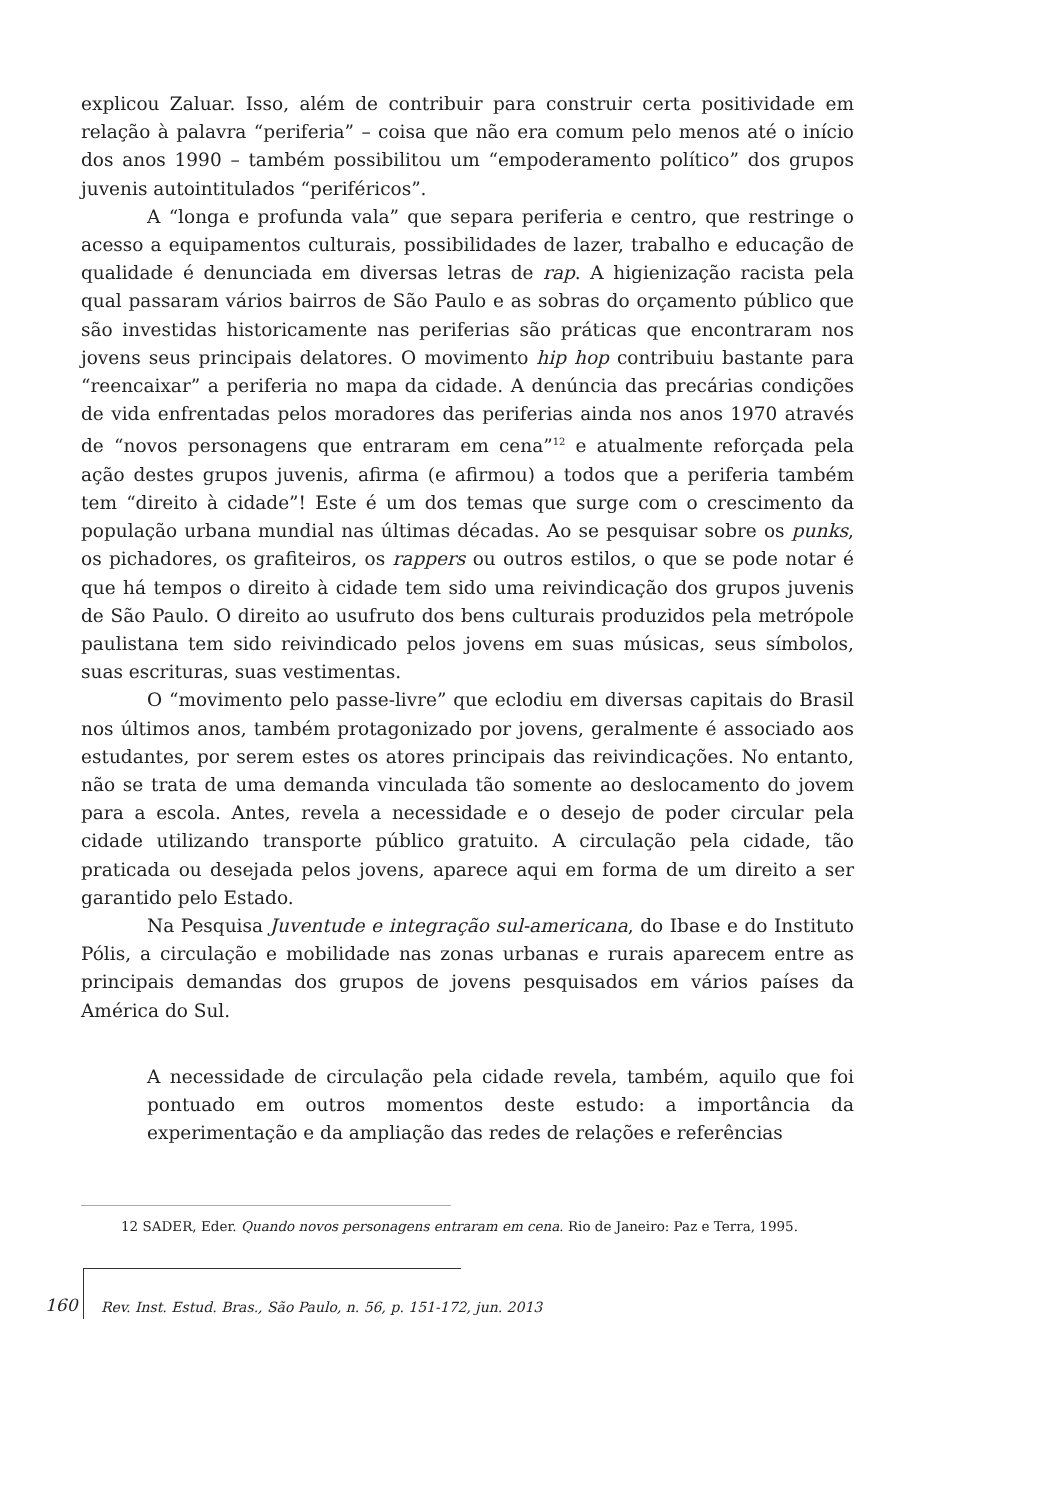explicou Zaluar. Isso, além de contribuir para construir certa positividade em relação à palavra “periferia” – coisa que não era comum pelo menos até o início dos anos 1990 – também possibilitou um “empoderamento político” dos grupos juvenis autointitulados “periféricos”.
A “longa e profunda vala” que separa periferia e centro, que restringe o acesso a equipamentos culturais, possibilidades de lazer, trabalho e educação de qualidade é denunciada em diversas letras de rap. A higienização racista pela qual passaram vários bairros de São Paulo e as sobras do orçamento público que são investidas historicamente nas periferias são práticas que encontraram nos jovens seus principais delatores. O movimento hip hop contribuiu bastante para “reencaixar” a periferia no mapa da cidade. A denúncia das precárias condições de vida enfrentadas pelos moradores das periferias ainda nos anos 1970 através de “novos personagens que entraram em cena”<sup>12</sup> e atualmente reforçada pela ação destes grupos juvenis, afirma (e afirmou) a todos que a periferia também tem “direito à cidade”! Este é um dos temas que surge com o crescimento da população urbana mundial nas últimas décadas. Ao se pesquisar sobre os punks, os pichadores, os grafiteiros, os rappers ou outros estilos, o que se pode notar é que há tempos o direito à cidade tem sido uma reivindicação dos grupos juvenis de São Paulo. O direito ao usufruto dos bens culturais produzidos pela metrópole paulistana tem sido reivindicado pelos jovens em suas músicas, seus símbolos, suas escrituras, suas vestimentas.
O “movimento pelo passe-livre” que eclodiu em diversas capitais do Brasil nos últimos anos, também protagonizado por jovens, geralmente é associado aos estudantes, por serem estes os atores principais das reivindicações. No entanto, não se trata de uma demanda vinculada tão somente ao deslocamento do jovem para a escola. Antes, revela a necessidade e o desejo de poder circular pela cidade utilizando transporte público gratuito. A circulação pela cidade, tão praticada ou desejada pelos jovens, aparece aqui em forma de um direito a ser garantido pelo Estado.
Na Pesquisa Juventude e integração sul-americana, do Ibase e do Instituto Pólis, a circulação e mobilidade nas zonas urbanas e rurais aparecem entre as principais demandas dos grupos de jovens pesquisados em vários países da América do Sul.
A necessidade de circulação pela cidade revela, também, aquilo que foi pontuado em outros momentos deste estudo: a importância da experimentação e da ampliação das redes de relações e referências
12 SADER, Eder. Quando novos personagens entraram em cena. Rio de Janeiro: Paz e Terra, 1995.
160
Rev. Inst. Estud. Bras., São Paulo, n. 56, p. 151-172, jun. 2013